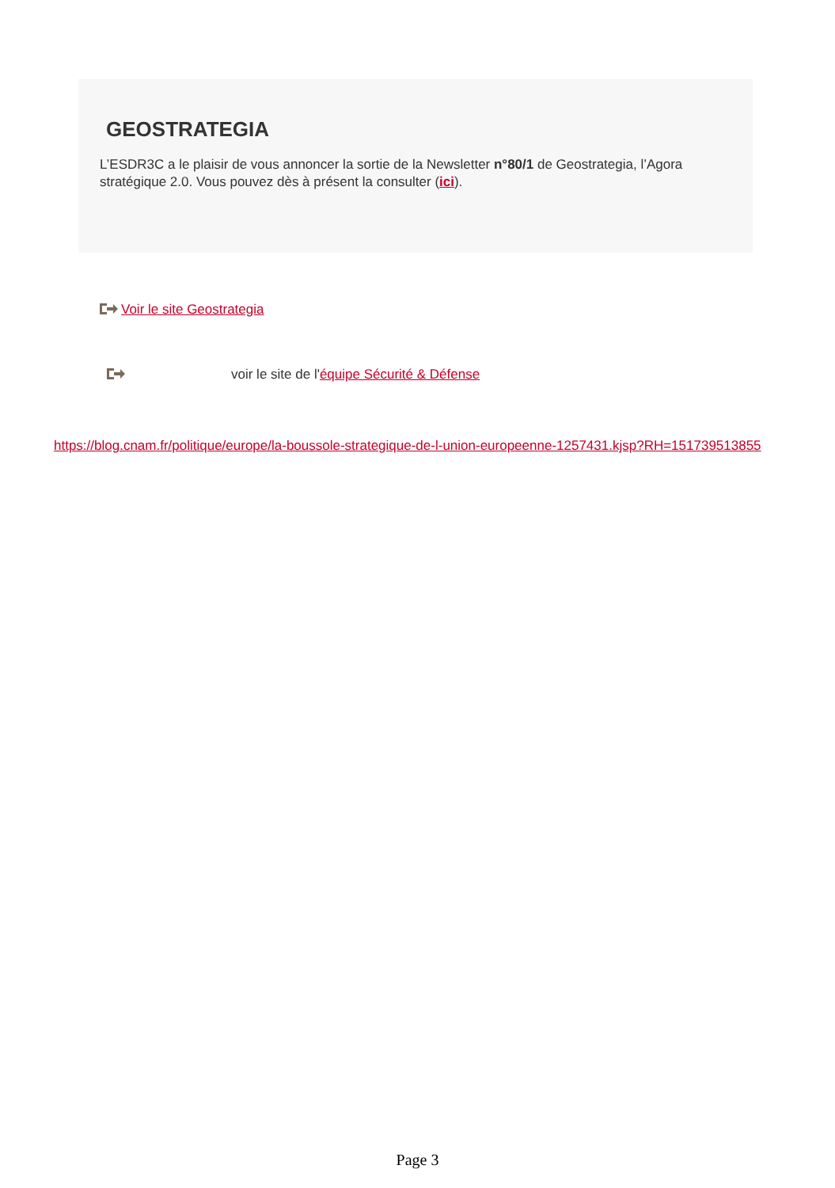GEOSTRATEGIA
L’ESDR3C a le plaisir de vous annoncer la sortie de la Newsletter n°80/1 de Geostrategia, l’Agora stratégique 2.0. Vous pouvez dès à présent la consulter (ici).
Voir le site Geostrategia
voir le site de l'équipe Sécurité & Défense
https://blog.cnam.fr/politique/europe/la-boussole-strategique-de-l-union-europeenne-1257431.kjsp?RH=151739513855
Page 3